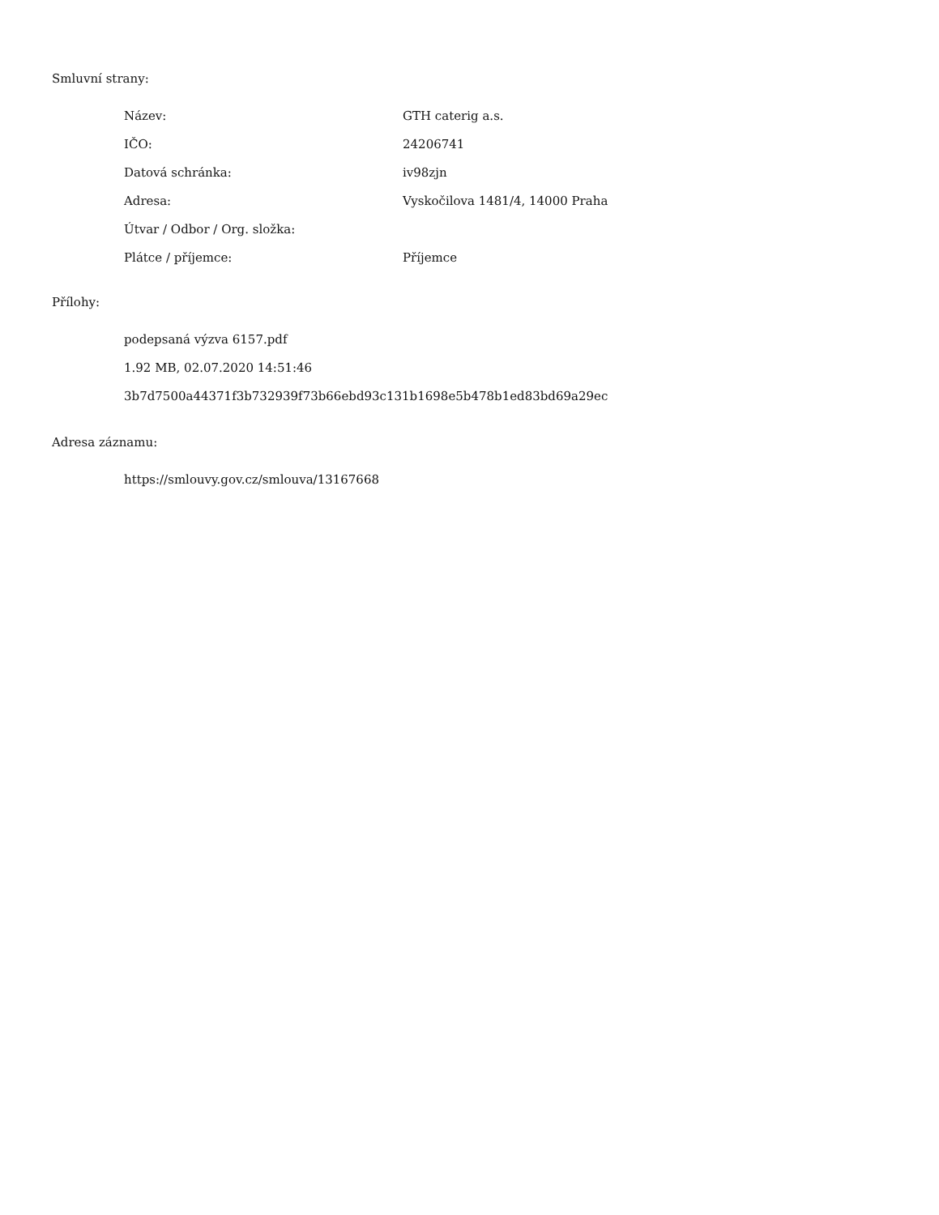Smluvní strany:
| Název: | GTH caterig a.s. |
| IČO: | 24206741 |
| Datová schránka: | iv98zjn |
| Adresa: | Vyskočilova 1481/4, 14000 Praha |
| Útvar / Odbor / Org. složka: | |
| Plátce / příjemce: | Příjemce |
Přílohy:
podepsaná výzva 6157.pdf
1.92 MB, 02.07.2020 14:51:46
3b7d7500a44371f3b732939f73b66ebd93c131b1698e5b478b1ed83bd69a29ec
Adresa záznamu:
https://smlouvy.gov.cz/smlouva/13167668